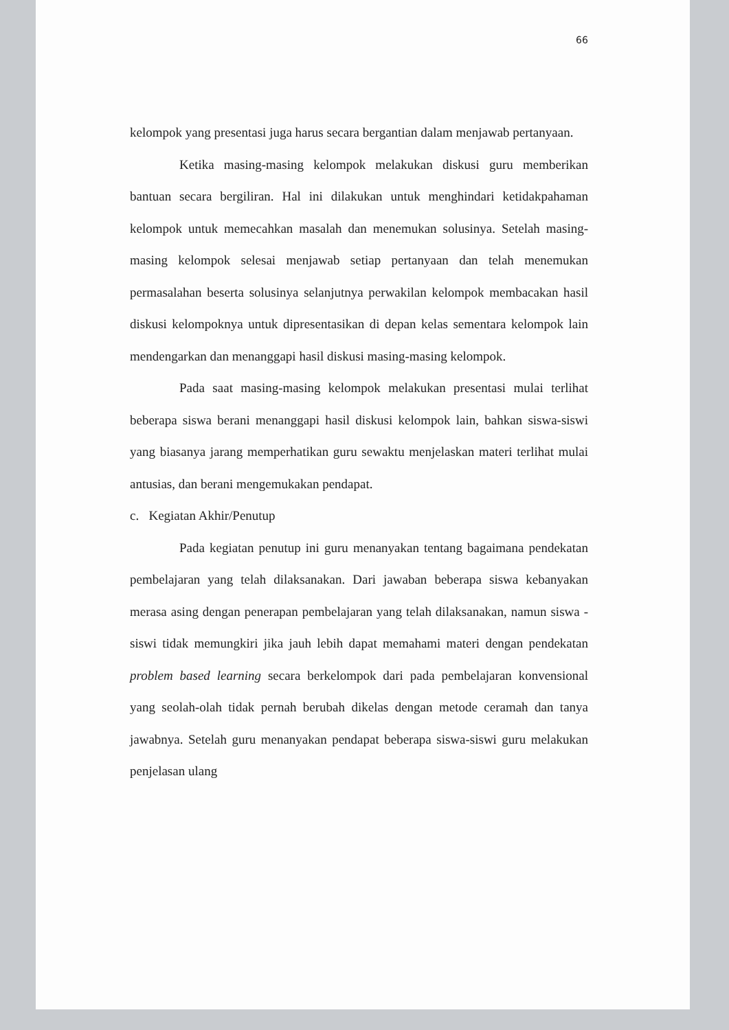66
kelompok yang presentasi juga harus secara bergantian dalam menjawab pertanyaan.
Ketika masing-masing kelompok melakukan diskusi guru memberikan bantuan secara bergiliran. Hal ini dilakukan untuk menghindari ketidakpahaman kelompok untuk memecahkan masalah dan menemukan solusinya. Setelah masing-masing kelompok selesai menjawab setiap pertanyaan dan telah menemukan permasalahan beserta solusinya selanjutnya perwakilan kelompok membacakan hasil diskusi kelompoknya untuk dipresentasikan di depan kelas sementara kelompok lain mendengarkan dan menanggapi hasil diskusi masing-masing kelompok.
Pada saat masing-masing kelompok melakukan presentasi mulai terlihat beberapa siswa berani menanggapi hasil diskusi kelompok lain, bahkan siswa-siswi yang biasanya jarang memperhatikan guru sewaktu menjelaskan materi terlihat mulai antusias, dan berani mengemukakan pendapat.
c. Kegiatan Akhir/Penutup
Pada kegiatan penutup ini guru menanyakan tentang bagaimana pendekatan pembelajaran yang telah dilaksanakan. Dari jawaban beberapa siswa kebanyakan merasa asing dengan penerapan pembelajaran yang telah dilaksanakan, namun siswa -siswi tidak memungkiri jika jauh lebih dapat memahami materi dengan pendekatan problem based learning secara berkelompok dari pada pembelajaran konvensional yang seolah-olah tidak pernah berubah dikelas dengan metode ceramah dan tanya jawabnya. Setelah guru menanyakan pendapat beberapa siswa-siswi guru melakukan penjelasan ulang